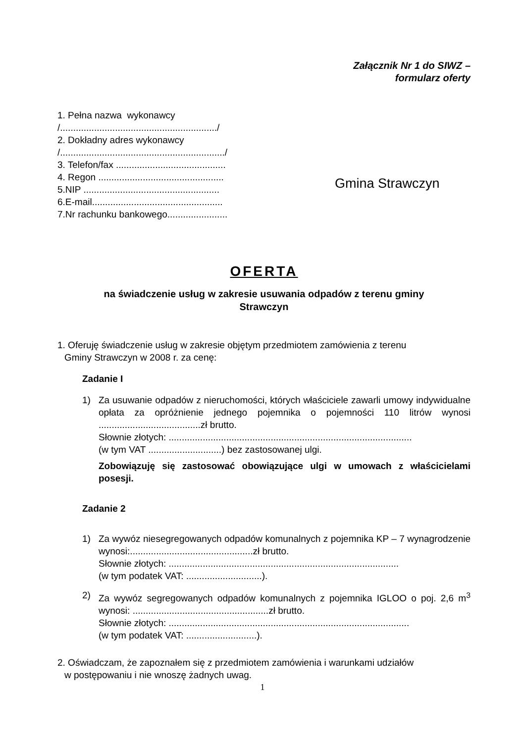Załącznik Nr 1 do SIWZ –
formularz oferty
1. Pełna nazwa wykonawcy
/............................................................/
2. Dokładny adres wykonawcy
/.............................................................../
3. Telefon/fax ..........................................
4. Regon ................................................
5.NIP ....................................................
6.E-mail..................................................
7.Nr rachunku bankowego.......................
Gmina Strawczyn
OFERTA
na świadczenie usług w zakresie usuwania odpadów z terenu gminy
Strawczyn
1. Oferuję świadczenie usług w zakresie objętym przedmiotem zamówienia z terenu
Gminy Strawczyn w 2008 r. za cenę:
Zadanie I
1) Za usuwanie odpadów z nieruchomości, których właściciele zawarli umowy indywidualne opłata za opróżnienie jednego pojemnika o pojemności 110 litrów wynosi .......................................zł brutto.
Słownie złotych: .............................................................................................
(w tym VAT ............................) bez zastosowanej ulgi.
Zobowiązuję się zastosować obowiązujące ulgi w umowach z właścicielami posesji.
Zadanie 2
1) Za wywóz niesegregowanych odpadów komunalnych z pojemnika KP – 7 wynagrodzenie wynosi:...............................................zł brutto.
Słownie złotych: ........................................................................................
(w tym podatek VAT: .............................).
2) Za wywóz segregowanych odpadów komunalnych z pojemnika IGLOO o poj. 2,6 m<sup>3</sup> wynosi: ....................................................zł brutto.
Słownie złotych: ............................................................................................
(w tym podatek VAT: ...........................).
2. Oświadczam, że zapoznałem się z przedmiotem zamówienia i warunkami udziałów
w postępowaniu i nie wnoszę żadnych uwag.
1